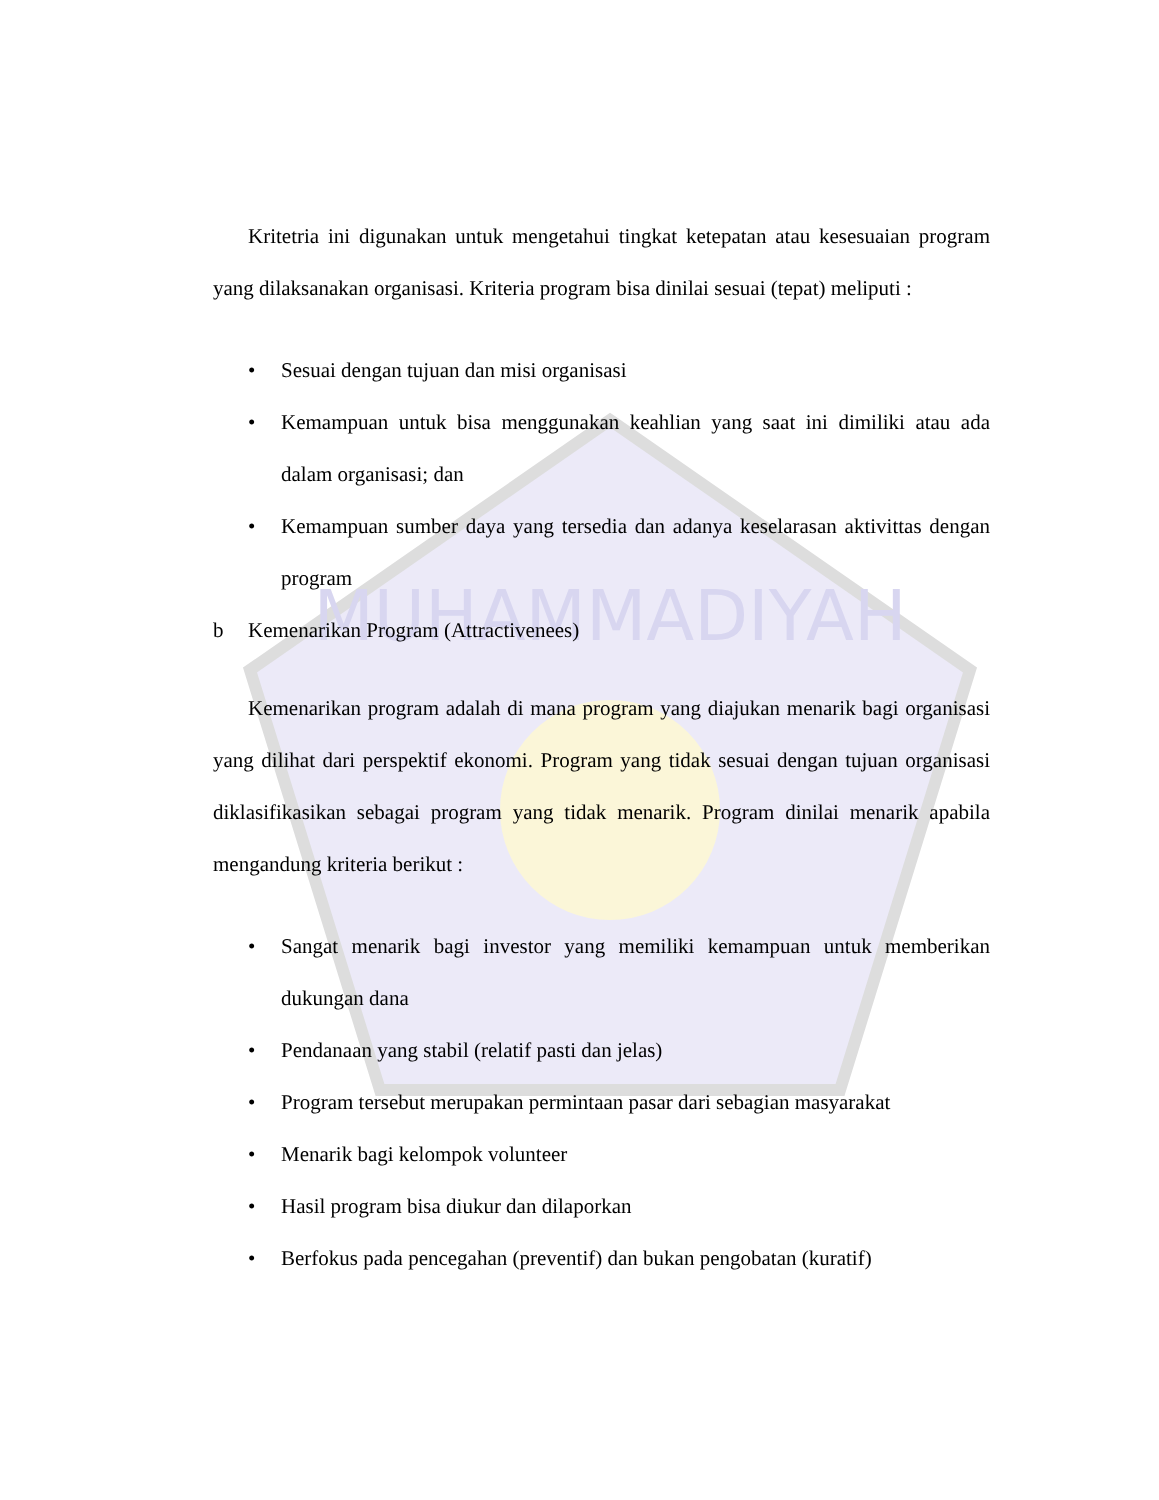MUHAMMADIYAH
Kritetria ini digunakan untuk mengetahui tingkat ketepatan atau kesesuaian program yang dilaksanakan organisasi. Kriteria program bisa dinilai sesuai (tepat) meliputi :
• Sesuai dengan tujuan dan misi organisasi
• Kemampuan untuk bisa menggunakan keahlian yang saat ini dimiliki atau ada dalam organisasi; dan
• Kemampuan sumber daya yang tersedia dan adanya keselarasan aktivittas dengan program
b Kemenarikan Program (Attractivenees)
Kemenarikan program adalah di mana program yang diajukan menarik bagi organisasi yang dilihat dari perspektif ekonomi. Program yang tidak sesuai dengan tujuan organisasi diklasifikasikan sebagai program yang tidak menarik. Program dinilai menarik apabila mengandung kriteria berikut :
• Sangat menarik bagi investor yang memiliki kemampuan untuk memberikan dukungan dana
• Pendanaan yang stabil (relatif pasti dan jelas)
• Program tersebut merupakan permintaan pasar dari sebagian masyarakat
• Menarik bagi kelompok volunteer
• Hasil program bisa diukur dan dilaporkan
• Berfokus pada pencegahan (preventif) dan bukan pengobatan (kuratif)